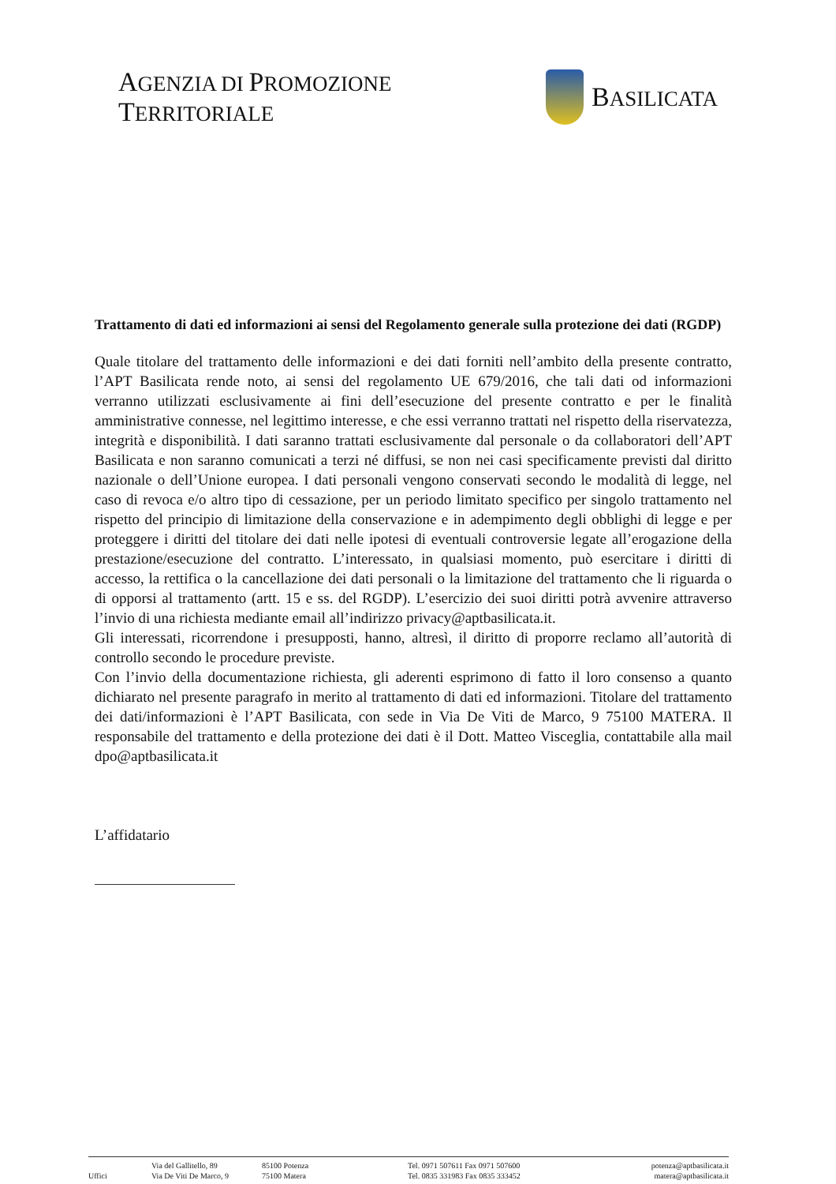AGENZIA DI PROMOZIONE TERRITORIALE
BASILICATA
Trattamento di dati ed informazioni ai sensi del Regolamento generale sulla protezione dei dati (RGDP)
Quale titolare del trattamento delle informazioni e dei dati forniti nell’ambito della presente contratto, l’APT Basilicata rende noto, ai sensi del regolamento UE 679/2016, che tali dati od informazioni verranno utilizzati esclusivamente ai fini dell’esecuzione del presente contratto e per le finalità amministrative connesse, nel legittimo interesse, e che essi verranno trattati nel rispetto della riservatezza, integrità e disponibilità. I dati saranno trattati esclusivamente dal personale o da collaboratori dell’APT Basilicata e non saranno comunicati a terzi né diffusi, se non nei casi specificamente previsti dal diritto nazionale o dell’Unione europea. I dati personali vengono conservati secondo le modalità di legge, nel caso di revoca e/o altro tipo di cessazione, per un periodo limitato specifico per singolo trattamento nel rispetto del principio di limitazione della conservazione e in adempimento degli obblighi di legge e per proteggere i diritti del titolare dei dati nelle ipotesi di eventuali controversie legate all’erogazione della prestazione/esecuzione del contratto. L’interessato, in qualsiasi momento, può esercitare i diritti di accesso, la rettifica o la cancellazione dei dati personali o la limitazione del trattamento che li riguarda o di opporsi al trattamento (artt. 15 e ss. del RGDP). L’esercizio dei suoi diritti potrà avvenire attraverso l’invio di una richiesta mediante email all’indirizzo privacy@aptbasilicata.it.
Gli interessati, ricorrendone i presupposti, hanno, altresì, il diritto di proporre reclamo all’autorità di controllo secondo le procedure previste.
Con l’invio della documentazione richiesta, gli aderenti esprimono di fatto il loro consenso a quanto dichiarato nel presente paragrafo in merito al trattamento di dati ed informazioni. Titolare del trattamento dei dati/informazioni è l’APT Basilicata, con sede in Via De Viti de Marco, 9 75100 MATERA. Il responsabile del trattamento e della protezione dei dati è il Dott. Matteo Visceglia, contattabile alla mail dpo@aptbasilicata.it
L’affidatario
Uffici
Via del Gallitello, 89
Via De Viti De Marco, 9
85100 Potenza
75100 Matera
Tel. 0971 507611 Fax 0971 507600
Tel. 0835 331983 Fax 0835 333452
potenza@aptbasilicata.it
matera@aptbasilicata.it